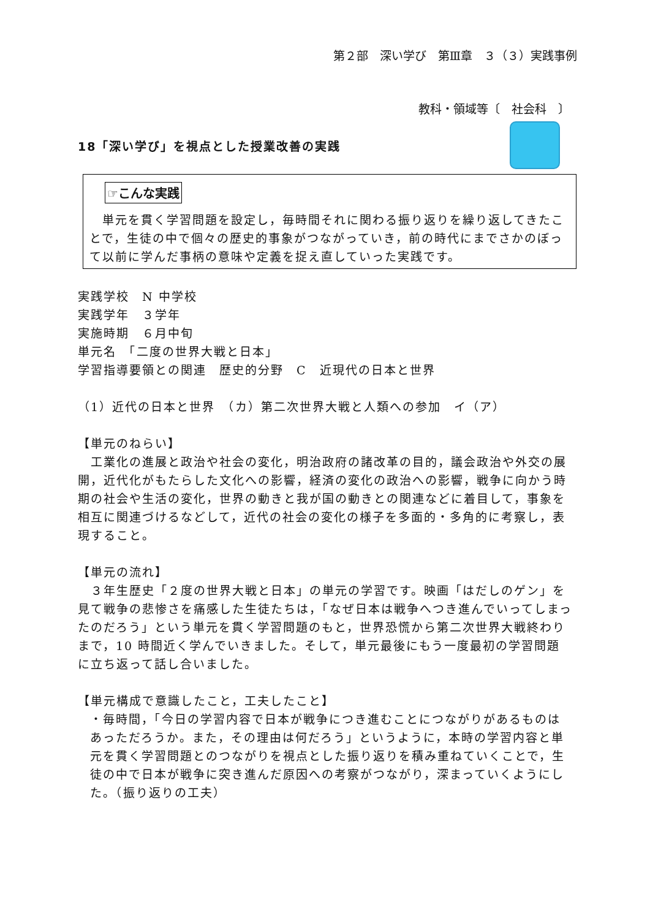第２部　深い学び　第Ⅲ章　３（３）実践事例
教科・領域等〔　社会科　〕
18「深い学び」を視点とした授業改善の実践
☞こんな実践
　単元を貫く学習問題を設定し，毎時間それに関わる振り返りを繰り返してきたことで，生徒の中で個々の歴史的事象がつながっていき，前の時代にまでさかのぼって以前に学んだ事柄の意味や定義を捉え直していった実践です。
実践学校　N 中学校
実践学年　３学年
実施時期　６月中旬
単元名　「二度の世界大戦と日本」
学習指導要領との関連　歴史的分野　C　近現代の日本と世界
（1）近代の日本と世界　（カ）第二次世界大戦と人類への参加　イ（ア）
【単元のねらい】
　工業化の進展と政治や社会の変化，明治政府の諸改革の目的，議会政治や外交の展開，近代化がもたらした文化への影響，経済の変化の政治への影響，戦争に向かう時期の社会や生活の変化，世界の動きと我が国の動きとの関連などに着目して，事象を相互に関連づけるなどして，近代の社会の変化の様子を多面的・多角的に考察し，表現すること。
【単元の流れ】
　３年生歴史「２度の世界大戦と日本」の単元の学習です。映画「はだしのゲン」を見て戦争の悲惨さを痛感した生徒たちは，「なぜ日本は戦争へつき進んでいってしまったのだろう」という単元を貫く学習問題のもと，世界恐慌から第二次世界大戦終わりまで，10 時間近く学んでいきました。そして，単元最後にもう一度最初の学習問題に立ち返って話し合いました。
【単元構成で意識したこと，工夫したこと】
・毎時間，「今日の学習内容で日本が戦争につき進むことにつながりがあるものはあっただろうか。また，その理由は何だろう」というように，本時の学習内容と単元を貫く学習問題とのつながりを視点とした振り返りを積み重ねていくことで，生徒の中で日本が戦争に突き進んだ原因への考察がつながり，深まっていくようにした。（振り返りの工夫）